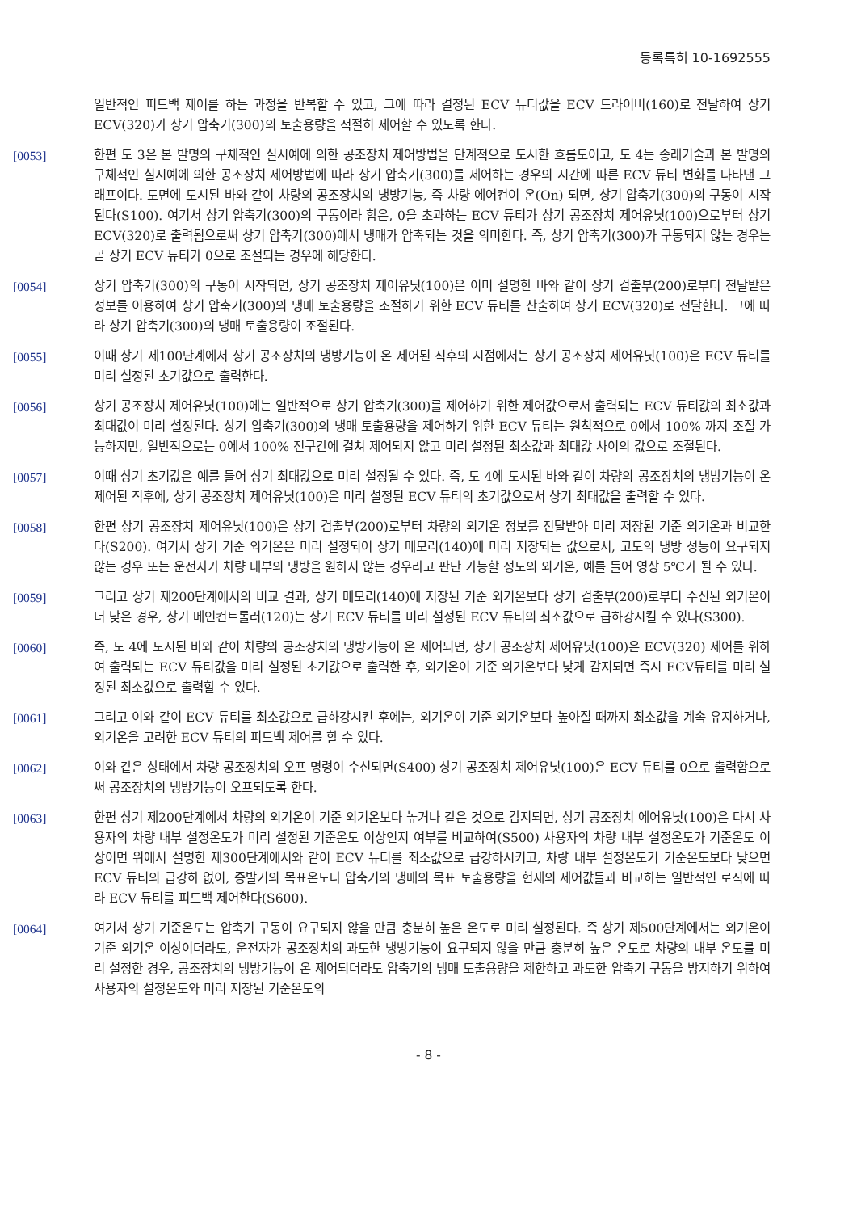등록특허 10-1692555
일반적인 피드백 제어를 하는 과정을 반복할 수 있고, 그에 따라 결정된 ECV 듀티값을 ECV 드라이버(160)로 전달하여 상기 ECV(320)가 상기 압축기(300)의 토출용량을 적절히 제어할 수 있도록 한다.
[0053] 한편 도 3은 본 발명의 구체적인 실시예에 의한 공조장치 제어방법을 단계적으로 도시한 흐름도이고, 도 4는 종래기술과 본 발명의 구체적인 실시예에 의한 공조장치 제어방법에 따라 상기 압축기(300)를 제어하는 경우의 시간에 따른 ECV 듀티 변화를 나타낸 그래프이다. 도면에 도시된 바와 같이 차량의 공조장치의 냉방기능, 즉 차량 에어컨이 온(On) 되면, 상기 압축기(300)의 구동이 시작된다(S100). 여기서 상기 압축기(300)의 구동이라 함은, 0을 초과하는 ECV 듀티가 상기 공조장치 제어유닛(100)으로부터 상기 ECV(320)로 출력됨으로써 상기 압축기(300)에서 냉매가 압축되는 것을 의미한다. 즉, 상기 압축기(300)가 구동되지 않는 경우는 곧 상기 ECV 듀티가 0으로 조절되는 경우에 해당한다.
[0054] 상기 압축기(300)의 구동이 시작되면, 상기 공조장치 제어유닛(100)은 이미 설명한 바와 같이 상기 검출부(200)로부터 전달받은 정보를 이용하여 상기 압축기(300)의 냉매 토출용량을 조절하기 위한 ECV 듀티를 산출하여 상기 ECV(320)로 전달한다. 그에 따라 상기 압축기(300)의 냉매 토출용량이 조절된다.
[0055] 이때 상기 제100단계에서 상기 공조장치의 냉방기능이 온 제어된 직후의 시점에서는 상기 공조장치 제어유닛(100)은 ECV 듀티를 미리 설정된 초기값으로 출력한다.
[0056] 상기 공조장치 제어유닛(100)에는 일반적으로 상기 압축기(300)를 제어하기 위한 제어값으로서 출력되는 ECV 듀티값의 최소값과 최대값이 미리 설정된다. 상기 압축기(300)의 냉매 토출용량을 제어하기 위한 ECV 듀티는 원칙적으로 0에서 100% 까지 조절 가능하지만, 일반적으로는 0에서 100% 전구간에 걸쳐 제어되지 않고 미리 설정된 최소값과 최대값 사이의 값으로 조절된다.
[0057] 이때 상기 초기값은 예를 들어 상기 최대값으로 미리 설정될 수 있다. 즉, 도 4에 도시된 바와 같이 차량의 공조장치의 냉방기능이 온 제어된 직후에, 상기 공조장치 제어유닛(100)은 미리 설정된 ECV 듀티의 초기값으로서 상기 최대값을 출력할 수 있다.
[0058] 한편 상기 공조장치 제어유닛(100)은 상기 검출부(200)로부터 차량의 외기온 정보를 전달받아 미리 저장된 기준 외기온과 비교한다(S200). 여기서 상기 기준 외기온은 미리 설정되어 상기 메모리(140)에 미리 저장되는 값으로서, 고도의 냉방 성능이 요구되지 않는 경우 또는 운전자가 차량 내부의 냉방을 원하지 않는 경우라고 판단 가능할 정도의 외기온, 예를 들어 영상 5℃가 될 수 있다.
[0059] 그리고 상기 제200단계에서의 비교 결과, 상기 메모리(140)에 저장된 기준 외기온보다 상기 검출부(200)로부터 수신된 외기온이 더 낮은 경우, 상기 메인컨트롤러(120)는 상기 ECV 듀티를 미리 설정된 ECV 듀티의 최소값으로 급하강시킬 수 있다(S300).
[0060] 즉, 도 4에 도시된 바와 같이 차량의 공조장치의 냉방기능이 온 제어되면, 상기 공조장치 제어유닛(100)은 ECV(320) 제어를 위하여 출력되는 ECV 듀티값을 미리 설정된 초기값으로 출력한 후, 외기온이 기준 외기온보다 낮게 감지되면 즉시 ECV듀티를 미리 설정된 최소값으로 출력할 수 있다.
[0061] 그리고 이와 같이 ECV 듀티를 최소값으로 급하강시킨 후에는, 외기온이 기준 외기온보다 높아질 때까지 최소값을 계속 유지하거나, 외기온을 고려한 ECV 듀티의 피드백 제어를 할 수 있다.
[0062] 이와 같은 상태에서 차량 공조장치의 오프 명령이 수신되면(S400) 상기 공조장치 제어유닛(100)은 ECV 듀티를 0으로 출력함으로써 공조장치의 냉방기능이 오프되도록 한다.
[0063] 한편 상기 제200단계에서 차량의 외기온이 기준 외기온보다 높거나 같은 것으로 감지되면, 상기 공조장치 에어유닛(100)은 다시 사용자의 차량 내부 설정온도가 미리 설정된 기준온도 이상인지 여부를 비교하여(S500) 사용자의 차량 내부 설정온도가 기준온도 이상이면 위에서 설명한 제300단계에서와 같이 ECV 듀티를 최소값으로 급강하시키고, 차량 내부 설정온도기 기준온도보다 낮으면 ECV 듀티의 급강하 없이, 증발기의 목표온도나 압축기의 냉매의 목표 토출용량을 현재의 제어값들과 비교하는 일반적인 로직에 따라 ECV 듀티를 피드백 제어한다(S600).
[0064] 여기서 상기 기준온도는 압축기 구동이 요구되지 않을 만큼 충분히 높은 온도로 미리 설정된다. 즉 상기 제500단계에서는 외기온이 기준 외기온 이상이더라도, 운전자가 공조장치의 과도한 냉방기능이 요구되지 않을 만큼 충분히 높은 온도로 차량의 내부 온도를 미리 설정한 경우, 공조장치의 냉방기능이 온 제어되더라도 압축기의 냉매 토출용량을 제한하고 과도한 압축기 구동을 방지하기 위하여 사용자의 설정온도와 미리 저장된 기준온도의
- 8 -